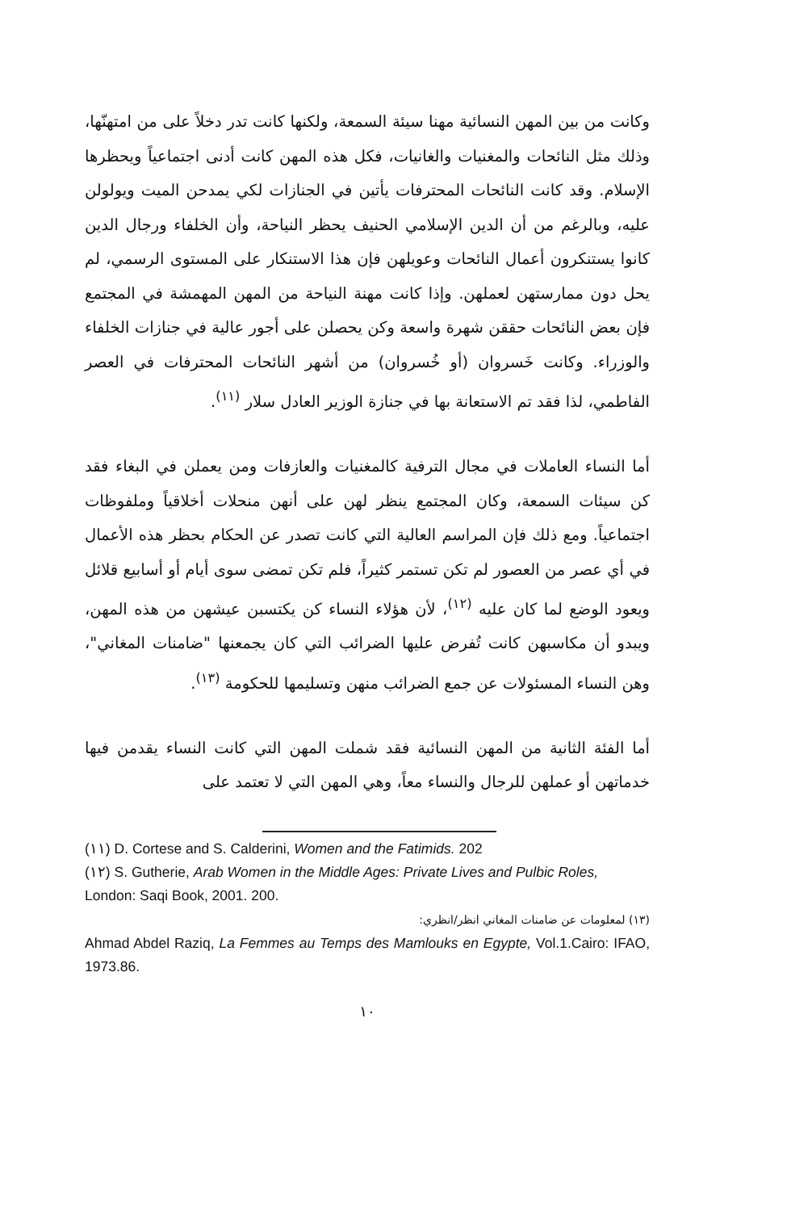وكانت من بين المهن النسائية مهنا سيئة السمعة، ولكنها كانت تدر دخلاً على من امتهنّها، وذلك مثل النائحات والمغنيات والغانيات، فكل هذه المهن كانت أدنى اجتماعياً ويحظرها الإسلام. وقد كانت النائحات المحترفات يأتين في الجنازات لكي يمدحن الميت ويولولن عليه، وبالرغم من أن الدين الإسلامي الحنيف يحظر النياحة، وأن الخلفاء ورجال الدين كانوا يستنكرون أعمال النائحات وعويلهن فإن هذا الاستنكار على المستوى الرسمي، لم يحل دون ممارستهن لعملهن. وإذا كانت مهنة النياحة من المهن المهمشة في المجتمع فإن بعض النائحات حققن شهرة واسعة وكن يحصلن على أجور عالية في جنازات الخلفاء والوزراء. وكانت خَسروان (أو خُسروان) من أشهر النائحات المحترفات في العصر الفاطمي، لذا فقد تم الاستعانة بها في جنازة الوزير العادل سلار <sup>(١١)</sup>.
أما النساء العاملات في مجال الترفية كالمغنيات والعازفات ومن يعملن في البغاء فقد كن سيئات السمعة، وكان المجتمع ينظر لهن على أنهن منحلات أخلاقياً وملفوظات اجتماعياً. ومع ذلك فإن المراسم العالية التي كانت تصدر عن الحكام بحظر هذه الأعمال في أي عصر من العصور لم تكن تستمر كثيراً، فلم تكن تمضى سوى أيام أو أسابيع قلائل ويعود الوضع لما كان عليه <sup>(١٢)</sup>، لأن هؤلاء النساء كن يكتسبن عيشهن من هذه المهن، ويبدو أن مكاسبهن كانت تُفرض عليها الضرائب التي كان يجمعنها "ضامنات المغاني"، وهن النساء المسئولات عن جمع الضرائب منهن وتسليمها للحكومة <sup>(١٣)</sup>.
أما الفئة الثانية من المهن النسائية فقد شملت المهن التي كانت النساء يقدمن فيها خدماتهن أو عملهن للرجال والنساء معاً، وهي المهن التي لا تعتمد على
(١١) D. Cortese and S. Calderini, Women and the Fatimids. 202
(١٢) S. Gutherie, Arab Women in the Middle Ages: Private Lives and Pulbic Roles, London: Saqi Book, 2001. 200.
(١٣) لمعلومات عن ضامنات المغاني انظر/انظري:
Ahmad Abdel Raziq, La Femmes au Temps des Mamlouks en Egypte, Vol.1.Cairo: IFAO, 1973.86.
١٠